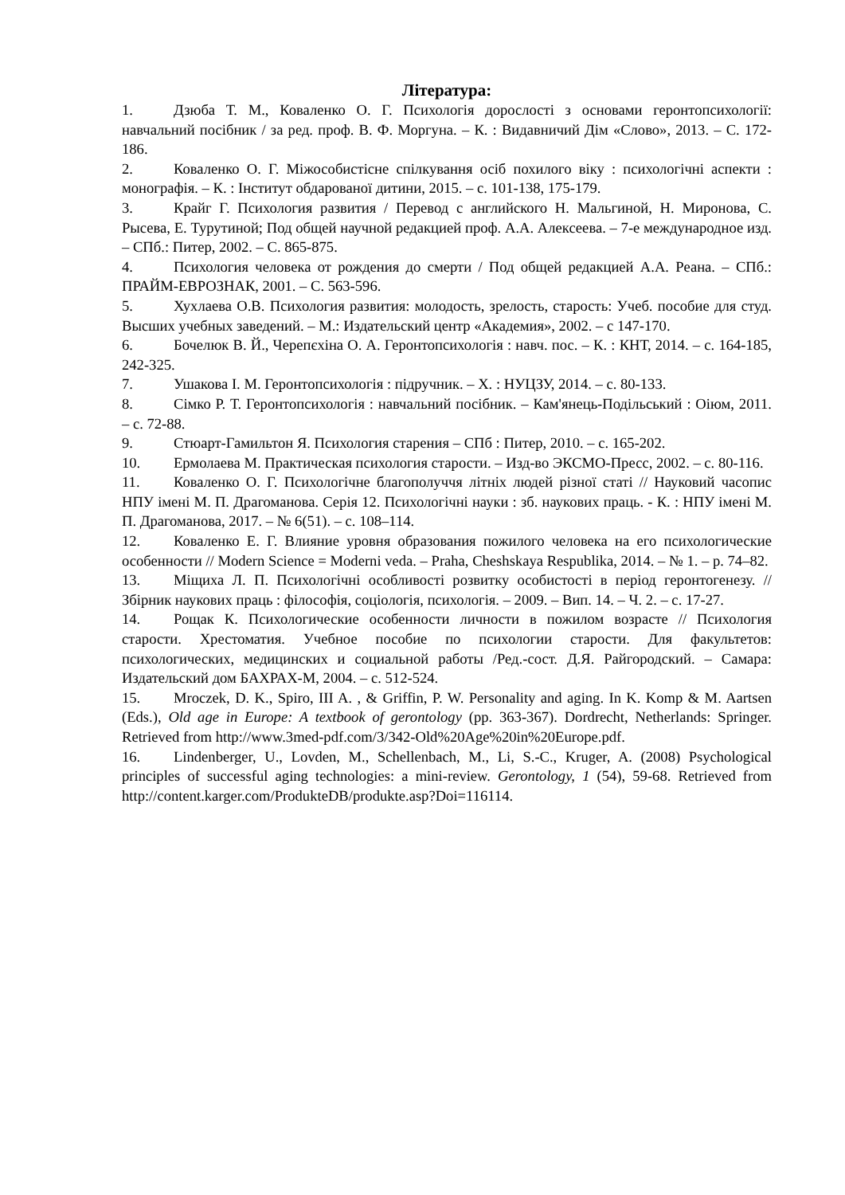Література:
1. Дзюба Т. М., Коваленко О. Г. Психологія дорослості з основами геронтопсихології: навчальний посібник / за ред. проф. В. Ф. Моргуна. – К. : Видавничий Дім «Слово», 2013. – С. 172-186.
2. Коваленко О. Г. Міжособистісне спілкування осіб похилого віку : психологічні аспекти : монографія. – К. : Інститут обдарованої дитини, 2015. – с. 101-138, 175-179.
3. Крайг Г. Психология развития / Перевод с английского Н. Мальгиной, Н. Миронова, С. Рысева, Е. Турутиной; Под общей научной редакцией проф. А.А. Алексеева. – 7-е международное изд. – СПб.: Питер, 2002. – С. 865-875.
4. Психология человека от рождения до смерти / Под общей редакцией А.А. Реана. – СПб.: ПРАЙМ-ЕВРОЗНАК, 2001. – С. 563-596.
5. Хухлаева О.В. Психология развития: молодость, зрелость, старость: Учеб. пособие для студ. Высших учебных заведений. – М.: Издательский центр «Академия», 2002. – с 147-170.
6. Бочелюк В. Й., Черепєхіна О. А. Геронтопсихологія : навч. пос. – К. : КНТ, 2014. – с. 164-185, 242-325.
7. Ушакова І. М. Геронтопсихологія : підручник. – Х. : НУЦЗУ, 2014. – с. 80-133.
8. Сімко Р. Т. Геронтопсихологія : навчальний посібник. – Кам'янець-Подільський : Оіюм, 2011. – с. 72-88.
9. Стюарт-Гамильтон Я. Психология старения – СПб : Питер, 2010. – с. 165-202.
10. Ермолаева М. Практическая психология старости. – Изд-во ЭКСМО-Пресс, 2002. – с. 80-116.
11. Коваленко О. Г. Психологічне благополуччя літніх людей різної статі // Науковий часопис НПУ імені М. П. Драгоманова. Серія 12. Психологічні науки : зб. наукових праць. - К. : НПУ імені М. П. Драгоманова, 2017. – № 6(51). – с. 108–114.
12. Коваленко Е. Г. Влияние уровня образования пожилого человека на его психологические особенности // Modern Science = Moderni veda. – Praha, Cheshskaya Respublika, 2014. – № 1. – р. 74–82.
13. Міщиха Л. П. Психологічні особливості розвитку особистості в період геронтогенезу. // Збірник наукових праць : філософія, соціологія, психологія. – 2009. – Вип. 14. – Ч. 2. – с. 17-27.
14. Рощак К. Психологические особенности личности в пожилом возрасте // Психология старости. Хрестоматия. Учебное пособие по психологии старости. Для факультетов: психологических, медицинских и социальной работы /Ред.-сост. Д.Я. Райгородский. – Самара: Издательский дом БАХРАХ-М, 2004. – с. 512-524.
15. Mroczek, D. K., Spiro, III A. , & Griffin, P. W. Personality and aging. In K. Komp & M. Aartsen (Eds.), Old age in Europe: A textbook of gerontology (pp. 363-367). Dordrecht, Netherlands: Springer. Retrieved from http://www.3med-pdf.com/3/342-Old%20Age%20in%20Europe.pdf.
16. Lindenberger, U., Lovden, M., Schellenbach, M., Li, S.-C., Kruger, A. (2008) Psychological principles of successful aging technologies: a mini-review. Gerontology, 1 (54), 59-68. Retrieved from http://content.karger.com/ProdukteDB/produkte.asp?Doi=116114.